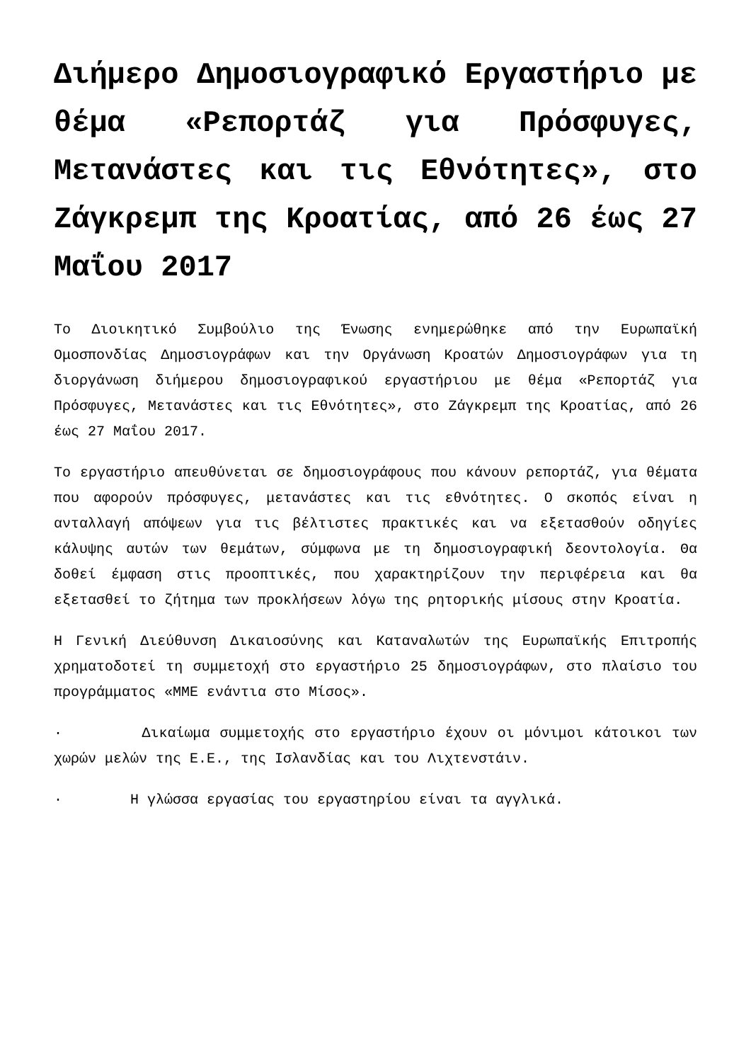Διήμερο Δημοσιογραφικό Εργαστήριο με θέμα «Ρεπορτάζ για Πρόσφυγες, Μετανάστες και τις Εθνότητες», στο Ζάγκρεμπ της Κροατίας, από 26 έως 27 Μαΐου 2017
Το Διοικητικό Συμβούλιο της Ένωσης ενημερώθηκε από την Ευρωπαϊκή Ομοσπονδίας Δημοσιογράφων και την Οργάνωση Κροατών Δημοσιογράφων για τη διοργάνωση διήμερου δημοσιογραφικού εργαστήριου με θέμα «Ρεπορτάζ για Πρόσφυγες, Μετανάστες και τις Εθνότητες», στο Ζάγκρεμπ της Κροατίας, από 26 έως 27 Μαΐου 2017.
Το εργαστήριο απευθύνεται σε δημοσιογράφους που κάνουν ρεπορτάζ, για θέματα που αφορούν πρόσφυγες, μετανάστες και τις εθνότητες. Ο σκοπός είναι η ανταλλαγή απόψεων για τις βέλτιστες πρακτικές και να εξετασθούν οδηγίες κάλυψης αυτών των θεμάτων, σύμφωνα με τη δημοσιογραφική δεοντολογία. Θα δοθεί έμφαση στις προοπτικές, που χαρακτηρίζουν την περιφέρεια και θα εξετασθεί το ζήτημα των προκλήσεων λόγω της ρητορικής μίσους στην Κροατία.
Η Γενική Διεύθυνση Δικαιοσύνης και Καταναλωτών της Ευρωπαϊκής Επιτροπής χρηματοδοτεί τη συμμετοχή στο εργαστήριο 25 δημοσιογράφων, στο πλαίσιο του προγράμματος «ΜΜΕ ενάντια στο Μίσος».
· Δικαίωμα συμμετοχής στο εργαστήριο έχουν οι μόνιμοι κάτοικοι των χωρών μελών της Ε.Ε., της Ισλανδίας και του Λιχτενστάιν.
· Η γλώσσα εργασίας του εργαστηρίου είναι τα αγγλικά.